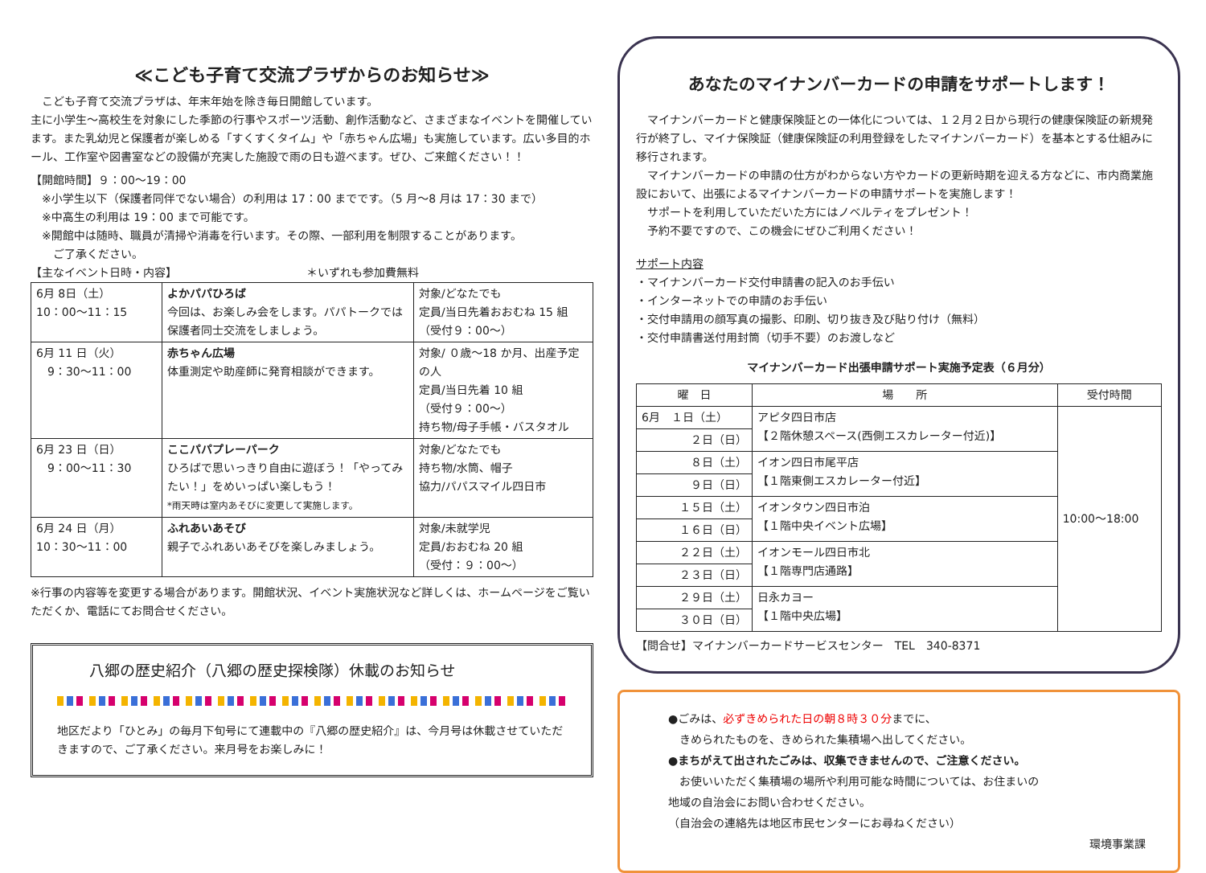≪こども子育て交流プラザからのお知らせ≫
　こども子育て交流プラザは、年末年始を除き毎日開館しています。
主に小学生～高校生を対象にした季節の行事やスポーツ活動、創作活動など、さまざまなイベントを開催しています。また乳幼児と保護者が楽しめる「すくすくタイム」や「赤ちゃん広場」も実施しています。広い多目的ホール、工作室や図書室などの設備が充実した施設で雨の日も遊べます。ぜひ、ご来館ください！！
【開館時間】９：00～19：00
　※小学生以下（保護者同伴でない場合）の利用は 17：00 までです。（5 月～8 月は 17：30 まで）
　※中高生の利用は 19：00 まで可能です。
　※開館中は随時、職員が清掃や消毒を行います。その際、一部利用を制限することがあります。
　　ご了承ください。
【主なイベント日時・内容】　　　　　　　　　　　　＊いずれも参加費無料
| 6月 8日（土） 10：00～11：15 | よかパパひろば 今回は、お楽しみ会をします。パパトークでは保護者同士交流をしましょう。 | 対象/どなたでも 定員/当日先着おおむね 15 組 （受付９：00～） |
| 6月 11 日（火） 9：30～11：00 | 赤ちゃん広場 体重測定や助産師に発育相談ができます。 | 対象/ ０歳～18 か月、出産予定の人 定員/当日先着 10 組 （受付９：00～） 持ち物/母子手帳・バスタオル |
| 6月 23 日（日） 9：00～11：30 | ここパパプレーパーク ひろばで思いっきり自由に遊ぼう！「やってみたい！」をめいっぱい楽しもう！ *雨天時は室内あそびに変更して実施します。 | 対象/どなたでも 持ち物/水筒、帽子 協力/パパスマイル四日市 |
| 6月 24 日（月） 10：30～11：00 | ふれあいあそび 親子でふれあいあそびを楽しみましょう。 | 対象/未就学児 定員/おおむね 20 組 （受付：９：00～） |
※行事の内容等を変更する場合があります。開館状況、イベント実施状況など詳しくは、ホームページをご覧いただくか、電話にてお問合せください。
八郷の歴史紹介（八郷の歴史探検隊）休載のお知らせ
地区だより「ひとみ」の毎月下旬号にて連載中の『八郷の歴史紹介』は、今月号は休載させていただきますので、ご了承ください。来月号をお楽しみに！
あなたのマイナンバーカードの申請をサポートします！
　マイナンバーカードと健康保険証との一体化については、１２月２日から現行の健康保険証の新規発行が終了し、マイナ保険証（健康保険証の利用登録をしたマイナンバーカード）を基本とする仕組みに移行されます。
　マイナンバーカードの申請の仕方がわからない方やカードの更新時期を迎える方などに、市内商業施設において、出張によるマイナンバーカードの申請サポートを実施します！
　サポートを利用していただいた方にはノベルティをプレゼント！
　予約不要ですので、この機会にぜひご利用ください！
サポート内容
・マイナンバーカード交付申請書の記入のお手伝い
・インターネットでの申請のお手伝い
・交付申請用の顔写真の撮影、印刷、切り抜き及び貼り付け（無料）
・交付申請書送付用封筒（切手不要）のお渡しなど
マイナンバーカード出張申請サポート実施予定表（６月分）
| 曜 日 | 場 所 | 受付時間 |
| --- | --- | --- |
| 6月 １日（土） | アピタ四日市店 【２階休憩スペース(西側エスカレーター付近)】 | 10:00～18:00 |
| ２日（日） | | |
| ８日（土） | イオン四日市尾平店 【１階東側エスカレーター付近】 | |
| ９日（日） | | |
| １５日（土） | イオンタウン四日市泊 【１階中央イベント広場】 | |
| １６日（日） | | |
| ２２日（土） | イオンモール四日市北 【１階専門店通路】 | |
| ２３日（日） | | |
| ２９日（土） | 日永カヨー 【１階中央広場】 | |
| ３０日（日） | | |
【問合せ】マイナンバーカードサービスセンター　TEL　340-8371
●ごみは、必ずきめられた日の朝８時３０分までに、
　きめられたものを、きめられた集積場へ出してください。
●まちがえて出されたごみは、収集できませんので、ご注意ください。
　お使いいただく集積場の場所や利用可能な時間については、お住まいの
地域の自治会にお問い合わせください。
（自治会の連絡先は地区市民センターにお尋ねください）
環境事業課